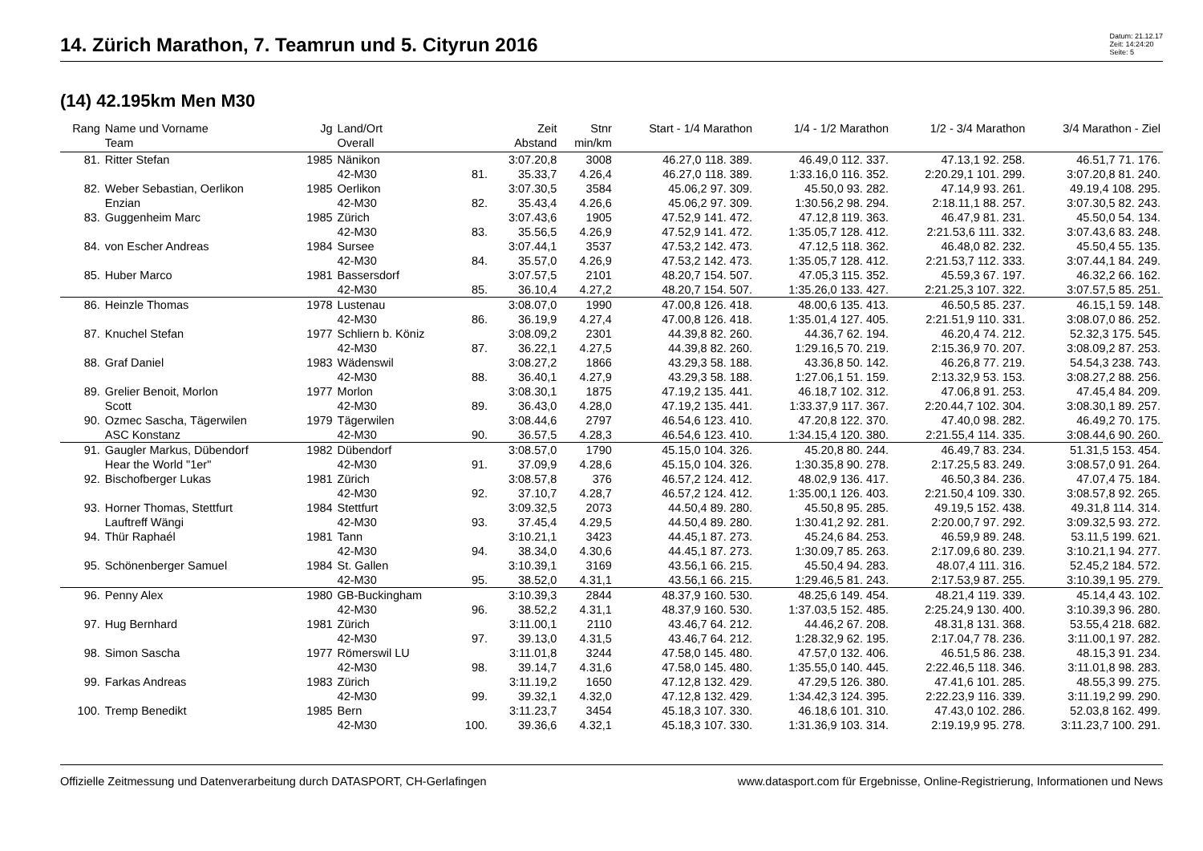14. Zürich Marathon, 7. Teamrun und 5. Cityrun 2016
Datum: 21.12.17
Zeit: 14:24:20
Seite: 5
(14) 42.195km Men M30
| Rang | Name und Vorname | Jg | Land/Ort | | Zeit | Stnr | Start - 1/4 Marathon | 1/4 - 1/2 Marathon | 1/2 - 3/4 Marathon | 3/4 Marathon - Ziel |
| --- | --- | --- | --- | --- | --- | --- | --- | --- | --- | --- |
| | Team | | Overall | | Abstand | min/km | | | | |
| 81. | Ritter Stefan | 1985 | Nänikon | | 3:07.20,8 | 3008 | 46.27,0 118. 389. | 46.49,0 112. 337. | 47.13,1 92. 258. | 46.51,7 71. 176. |
| | | | 42-M30 | 81. | 35.33,7 | 4.26,4 | 46.27,0 118. 389. | 1:33.16,0 116. 352. | 2:20.29,1 101. 299. | 3:07.20,8 81. 240. |
| 82. | Weber Sebastian, Oerlikon | 1985 | Oerlikon | | 3:07.30,5 | 3584 | 45.06,2 97. 309. | 45.50,0 93. 282. | 47.14,9 93. 261. | 49.19,4 108. 295. |
| | Enzian | | 42-M30 | 82. | 35.43,4 | 4.26,6 | 45.06,2 97. 309. | 1:30.56,2 98. 294. | 2:18.11,1 88. 257. | 3:07.30,5 82. 243. |
| 83. | Guggenheim Marc | 1985 | Zürich | | 3:07.43,6 | 1905 | 47.52,9 141. 472. | 47.12,8 119. 363. | 46.47,9 81. 231. | 45.50,0 54. 134. |
| | | | 42-M30 | 83. | 35.56,5 | 4.26,9 | 47.52,9 141. 472. | 1:35.05,7 128. 412. | 2:21.53,6 111. 332. | 3:07.43,6 83. 248. |
| 84. | von Escher Andreas | 1984 | Sursee | | 3:07.44,1 | 3537 | 47.53,2 142. 473. | 47.12,5 118. 362. | 46.48,0 82. 232. | 45.50,4 55. 135. |
| | | | 42-M30 | 84. | 35.57,0 | 4.26,9 | 47.53,2 142. 473. | 1:35.05,7 128. 412. | 2:21.53,7 112. 333. | 3:07.44,1 84. 249. |
| 85. | Huber Marco | 1981 | Bassersdorf | | 3:07.57,5 | 2101 | 48.20,7 154. 507. | 47.05,3 115. 352. | 45.59,3 67. 197. | 46.32,2 66. 162. |
| | | | 42-M30 | 85. | 36.10,4 | 4.27,2 | 48.20,7 154. 507. | 1:35.26,0 133. 427. | 2:21.25,3 107. 322. | 3:07.57,5 85. 251. |
| 86. | Heinzle Thomas | 1978 | Lustenau | | 3:08.07,0 | 1990 | 47.00,8 126. 418. | 48.00,6 135. 413. | 46.50,5 85. 237. | 46.15,1 59. 148. |
| | | | 42-M30 | 86. | 36.19,9 | 4.27,4 | 47.00,8 126. 418. | 1:35.01,4 127. 405. | 2:21.51,9 110. 331. | 3:08.07,0 86. 252. |
| 87. | Knuchel Stefan | 1977 | Schliern b. Köniz | | 3:08.09,2 | 2301 | 44.39,8 82. 260. | 44.36,7 62. 194. | 46.20,4 74. 212. | 52.32,3 175. 545. |
| | | | 42-M30 | 87. | 36.22,1 | 4.27,5 | 44.39,8 82. 260. | 1:29.16,5 70. 219. | 2:15.36,9 70. 207. | 3:08.09,2 87. 253. |
| 88. | Graf Daniel | 1983 | Wädenswil | | 3:08.27,2 | 1866 | 43.29,3 58. 188. | 43.36,8 50. 142. | 46.26,8 77. 219. | 54.54,3 238. 743. |
| | | | 42-M30 | 88. | 36.40,1 | 4.27,9 | 43.29,3 58. 188. | 1:27.06,1 51. 159. | 2:13.32,9 53. 153. | 3:08.27,2 88. 256. |
| 89. | Grelier Benoit, Morlon | 1977 | Morlon | | 3:08.30,1 | 1875 | 47.19,2 135. 441. | 46.18,7 102. 312. | 47.06,8 91. 253. | 47.45,4 84. 209. |
| | Scott | | 42-M30 | 89. | 36.43,0 | 4.28,0 | 47.19,2 135. 441. | 1:33.37,9 117. 367. | 2:20.44,7 102. 304. | 3:08.30,1 89. 257. |
| 90. | Ozmec Sascha, Tägerwilen | 1979 | Tägerwilen | | 3:08.44,6 | 2797 | 46.54,6 123. 410. | 47.20,8 122. 370. | 47.40,0 98. 282. | 46.49,2 70. 175. |
| | ASC Konstanz | | 42-M30 | 90. | 36.57,5 | 4.28,3 | 46.54,6 123. 410. | 1:34.15,4 120. 380. | 2:21.55,4 114. 335. | 3:08.44,6 90. 260. |
| 91. | Gaugler Markus, Dübendorf | 1982 | Dübendorf | | 3:08.57,0 | 1790 | 45.15,0 104. 326. | 45.20,8 80. 244. | 46.49,7 83. 234. | 51.31,5 153. 454. |
| | Hear the World "1er" | | 42-M30 | 91. | 37.09,9 | 4.28,6 | 45.15,0 104. 326. | 1:30.35,8 90. 278. | 2:17.25,5 83. 249. | 3:08.57,0 91. 264. |
| 92. | Bischofberger Lukas | 1981 | Zürich | | 3:08.57,8 | 376 | 46.57,2 124. 412. | 48.02,9 136. 417. | 46.50,3 84. 236. | 47.07,4 75. 184. |
| | | | 42-M30 | 92. | 37.10,7 | 4.28,7 | 46.57,2 124. 412. | 1:35.00,1 126. 403. | 2:21.50,4 109. 330. | 3:08.57,8 92. 265. |
| 93. | Horner Thomas, Stettfurt | 1984 | Stettfurt | | 3:09.32,5 | 2073 | 44.50,4 89. 280. | 45.50,8 95. 285. | 49.19,5 152. 438. | 49.31,8 114. 314. |
| | Lauftreff Wängi | | 42-M30 | 93. | 37.45,4 | 4.29,5 | 44.50,4 89. 280. | 1:30.41,2 92. 281. | 2:20.00,7 97. 292. | 3:09.32,5 93. 272. |
| 94. | Thür Raphaél | 1981 | Tann | | 3:10.21,1 | 3423 | 44.45,1 87. 273. | 45.24,6 84. 253. | 46.59,9 89. 248. | 53.11,5 199. 621. |
| | | | 42-M30 | 94. | 38.34,0 | 4.30,6 | 44.45,1 87. 273. | 1:30.09,7 85. 263. | 2:17.09,6 80. 239. | 3:10.21,1 94. 277. |
| 95. | Schönenberger Samuel | 1984 | St. Gallen | | 3:10.39,1 | 3169 | 43.56,1 66. 215. | 45.50,4 94. 283. | 48.07,4 111. 316. | 52.45,2 184. 572. |
| | | | 42-M30 | 95. | 38.52,0 | 4.31,1 | 43.56,1 66. 215. | 1:29.46,5 81. 243. | 2:17.53,9 87. 255. | 3:10.39,1 95. 279. |
| 96. | Penny Alex | 1980 | GB-Buckingham | | 3:10.39,3 | 2844 | 48.37,9 160. 530. | 48.25,6 149. 454. | 48.21,4 119. 339. | 45.14,4 43. 102. |
| | | | 42-M30 | 96. | 38.52,2 | 4.31,1 | 48.37,9 160. 530. | 1:37.03,5 152. 485. | 2:25.24,9 130. 400. | 3:10.39,3 96. 280. |
| 97. | Hug Bernhard | 1981 | Zürich | | 3:11.00,1 | 2110 | 43.46,7 64. 212. | 44.46,2 67. 208. | 48.31,8 131. 368. | 53.55,4 218. 682. |
| | | | 42-M30 | 97. | 39.13,0 | 4.31,5 | 43.46,7 64. 212. | 1:28.32,9 62. 195. | 2:17.04,7 78. 236. | 3:11.00,1 97. 282. |
| 98. | Simon Sascha | 1977 | Römerswil LU | | 3:11.01,8 | 3244 | 47.58,0 145. 480. | 47.57,0 132. 406. | 46.51,5 86. 238. | 48.15,3 91. 234. |
| | | | 42-M30 | 98. | 39.14,7 | 4.31,6 | 47.58,0 145. 480. | 1:35.55,0 140. 445. | 2:22.46,5 118. 346. | 3:11.01,8 98. 283. |
| 99. | Farkas Andreas | 1983 | Zürich | | 3:11.19,2 | 1650 | 47.12,8 132. 429. | 47.29,5 126. 380. | 47.41,6 101. 285. | 48.55,3 99. 275. |
| | | | 42-M30 | 99. | 39.32,1 | 4.32,0 | 47.12,8 132. 429. | 1:34.42,3 124. 395. | 2:22.23,9 116. 339. | 3:11.19,2 99. 290. |
| 100. | Tremp Benedikt | 1985 | Bern | | 3:11.23,7 | 3454 | 45.18,3 107. 330. | 46.18,6 101. 310. | 47.43,0 102. 286. | 52.03,8 162. 499. |
| | | | 42-M30 | 100. | 39.36,6 | 4.32,1 | 45.18,3 107. 330. | 1:31.36,9 103. 314. | 2:19.19,9 95. 278. | 3:11.23,7 100. 291. |
Offizielle Zeitmessung und Datenverarbeitung durch DATASPORT, CH-Gerlafingen www.datasport.com für Ergebnisse, Online-Registrierung, Informationen und News